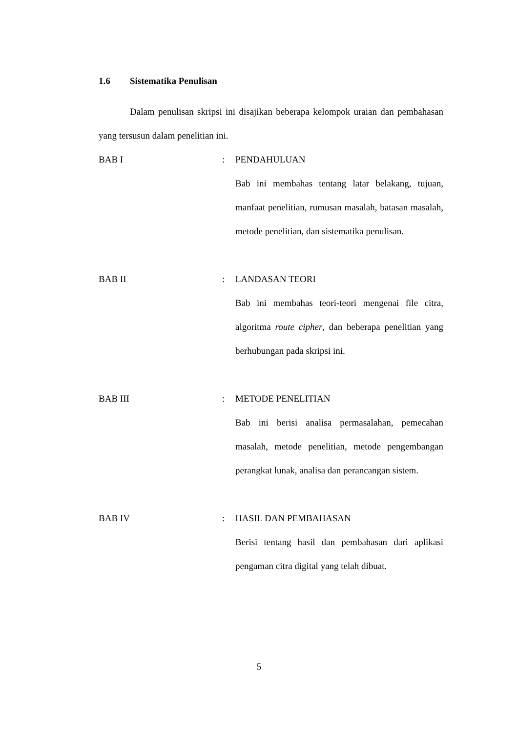1.6 Sistematika Penulisan
Dalam penulisan skripsi ini disajikan beberapa kelompok uraian dan pembahasan yang tersusun dalam penelitian ini.
BAB I : PENDAHULUAN
Bab ini membahas tentang latar belakang, tujuan, manfaat penelitian, rumusan masalah, batasan masalah, metode penelitian, dan sistematika penulisan.
BAB II : LANDASAN TEORI
Bab ini membahas teori-teori mengenai file citra, algoritma route cipher, dan beberapa penelitian yang berhubungan pada skripsi ini.
BAB III : METODE PENELITIAN
Bab ini berisi analisa permasalahan, pemecahan masalah, metode penelitian, metode pengembangan perangkat lunak, analisa dan perancangan sistem.
BAB IV : HASIL DAN PEMBAHASAN
Berisi tentang hasil dan pembahasan dari aplikasi pengaman citra digital yang telah dibuat.
5